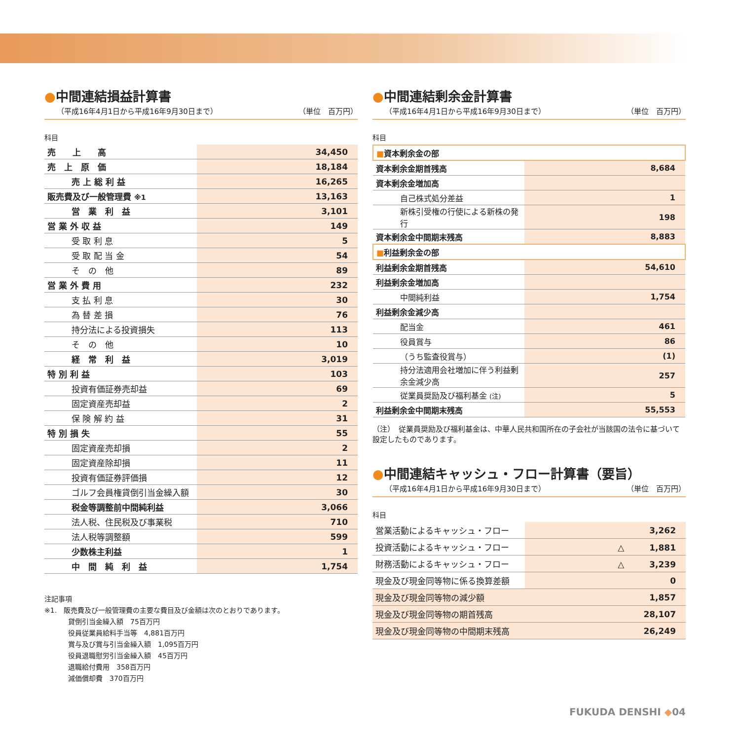●中間連結損益計算書
（平成16年4月1日から平成16年9月30日まで） （単位　百万円）
科目
| 売 上 高 | 34,450 |
| 売 上 原 価 | 18,184 |
| 売 上 総 利 益 | 16,265 |
| 販売費及び一般管理費 ※1 | 13,163 |
| 営 業 利 益 | 3,101 |
| 営 業 外 収 益 | 149 |
| 受 取 利 息 | 5 |
| 受 取 配 当 金 | 54 |
| そ の 他 | 89 |
| 営 業 外 費 用 | 232 |
| 支 払 利 息 | 30 |
| 為 替 差 損 | 76 |
| 持分法による投資損失 | 113 |
| そ の 他 | 10 |
| 経 常 利 益 | 3,019 |
| 特 別 利 益 | 103 |
| 投資有価証券売却益 | 69 |
| 固定資産売却益 | 2 |
| 保 険 解 約 益 | 31 |
| 特 別 損 失 | 55 |
| 固定資産売却損 | 2 |
| 固定資産除却損 | 11 |
| 投資有価証券評価損 | 12 |
| ゴルフ会員権貸倒引当金繰入額 | 30 |
| 税金等調整前中間純利益 | 3,066 |
| 法人税、住民税及び事業税 | 710 |
| 法人税等調整額 | 599 |
| 少数株主利益 | 1 |
| 中 間 純 利 益 | 1,754 |
注記事項
※1.　販売費及び一般管理費の主要な費目及び金額は次のとおりであります。
貸倒引当金繰入額　75百万円
役員従業員給料手当等　4,881百万円
賞与及び賞与引当金繰入額　1,095百万円
役員退職慰労引当金繰入額　45百万円
退職給付費用　358百万円
減価償却費　370百万円
●中間連結剰余金計算書
（平成16年4月1日から平成16年9月30日まで） （単位　百万円）
科目
| ■ 資本剰余金の部 | |
| 資本剰余金期首残高 | 8,684 |
| 資本剰余金増加高 | |
| 自己株式処分差益 | 1 |
| 新株引受権の行使による新株の発行 | 198 |
| 資本剰余金中間期末残高 | 8,883 |
| ■ 利益剰余金の部 | |
| 利益剰余金期首残高 | 54,610 |
| 利益剰余金増加高 | |
| 中間純利益 | 1,754 |
| 利益剰余金減少高 | |
| 配当金 | 461 |
| 役員賞与 | 86 |
| （うち監査役賞与） | (1) |
| 持分法適用会社増加に伴う利益剰余金減少高 | 257 |
| 従業員奨励及び福利基金 (注) | 5 |
| 利益剰余金中間期末残高 | 55,553 |
（注）　従業員奨励及び福利基金は、中華人民共和国所在の子会社が当該国の法令に基づいて設定したものであります。
●中間連結キャッシュ・フロー計算書（要旨）
（平成16年4月1日から平成16年9月30日まで） （単位　百万円）
科目
| 営業活動によるキャッシュ・フロー | 3,262 |
| 投資活動によるキャッシュ・フロー | △ 1,881 |
| 財務活動によるキャッシュ・フロー | △ 3,239 |
| 現金及び現金同等物に係る換算差額 | 0 |
| 現金及び現金同等物の減少額 | 1,857 |
| 現金及び現金同等物の期首残高 | 28,107 |
| 現金及び現金同等物の中間期末残高 | 26,249 |
FUKUDA DENSHI ◆04